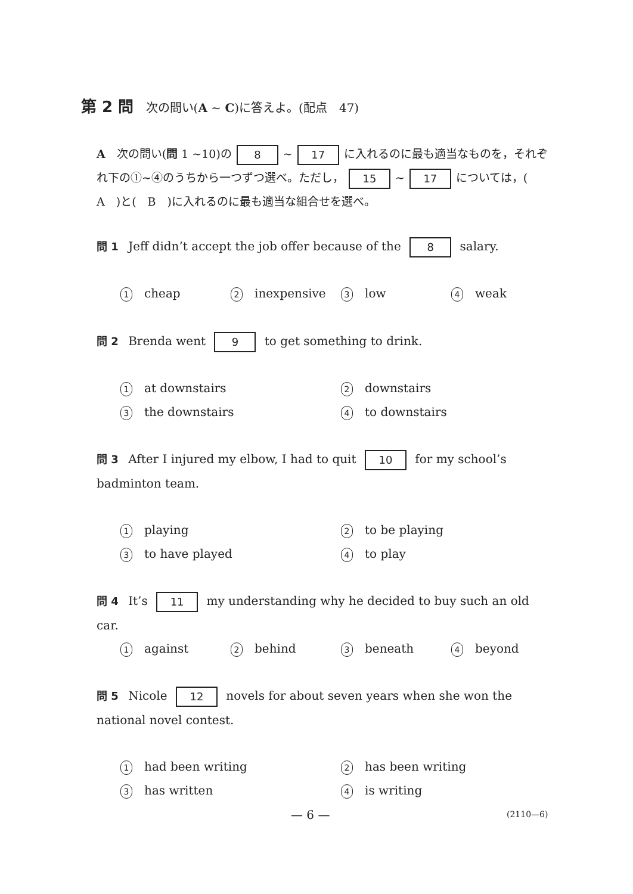第 2 問 次の問い(A ~ C)に答えよ。(配点　47)
A　次の問い(問 1 ~10)の 8 ~ 17 に入れるのに最も適当なものを，それぞれ下の①~④のうちから一つずつ選べ。ただし， 15 ~ 17 については，(　A　)と(　B　)に入れるのに最も適当な組合せを選べ。
問 1 Jeff didn’t accept the job offer because of the 8 salary.
1 cheap
2 inexpensive
3 low
4 weak
問 2 Brenda went 9 to get something to drink.
1 at downstairs
2 downstairs
3 the downstairs
4 to downstairs
問 3 After I injured my elbow, I had to quit 10 for my school’s badminton team.
1 playing
2 to be playing
3 to have played
4 to play
問 4 It’s 11 my understanding why he decided to buy such an old car.
1 against
2 behind
3 beneath
4 beyond
問 5 Nicole 12 novels for about seven years when she won the national novel contest.
1 had been writing
2 has been writing
3 has written
4 is writing
— 6 — (2110—6)